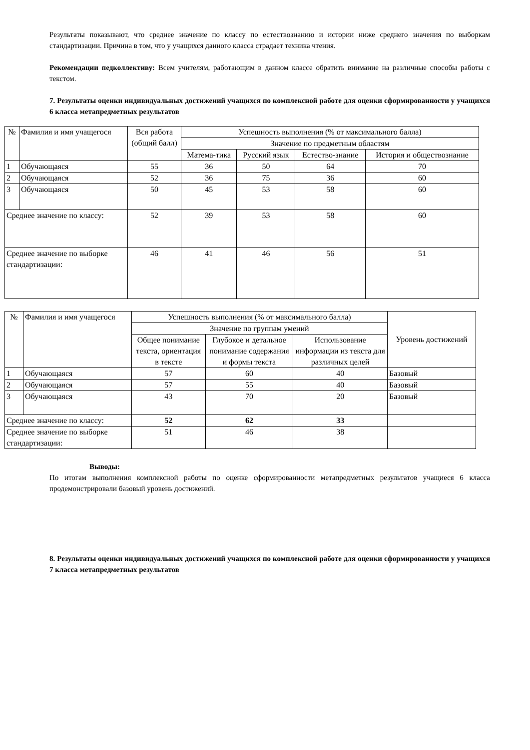Результаты показывают, что среднее значение по классу по естествознанию и истории ниже среднего значения по выборкам стандартизации. Причина в том, что у учащихся данного класса страдает техника чтения.
Рекомендации педколлективу: Всем учителям, работающим в данном классе обратить внимание на различные способы работы с текстом.
7. Результаты оценки индивидуальных достижений учащихся по комплексной работе для оценки сформированности у учащихся 6 класса метапредметных результатов
| № | Фамилия и имя учащегося | Вся работа (общий балл) | Успешность выполнения (% от максимального балла) | | | |
| --- | --- | --- | --- | --- | --- | --- |
| | | | Значение по предметным областям | | | |
| | | | Матема-тика | Русский язык | Естество-знание | История и обществознание |
| 1 | Обучающаяся | 55 | 36 | 50 | 64 | 70 |
| 2 | Обучающаяся | 52 | 36 | 75 | 36 | 60 |
| 3 | Обучающаяся | 50 | 45 | 53 | 58 | 60 |
| Среднее значение по классу: | | 52 | 39 | 53 | 58 | 60 |
| Среднее значение по выборке стандартизации: | | 46 | 41 | 46 | 56 | 51 |
| № | Фамилия и имя учащегося | Успешность выполнения (% от максимального балла) | | | Уровень достижений |
| --- | --- | --- | --- | --- | --- |
| | | Значение по группам умений | | | |
| | | Общее понимание текста, ориентация в тексте | Глубокое и детальное понимание содержания и формы текста | Использование информации из текста для различных целей | |
| 1 | Обучающаяся | 57 | 60 | 40 | Базовый |
| 2 | Обучающаяся | 57 | 55 | 40 | Базовый |
| 3 | Обучающаяся | 43 | 70 | 20 | Базовый |
| Среднее значение по классу: | | 52 | 62 | 33 | |
| Среднее значение по выборке стандартизации: | | 51 | 46 | 38 | |
Выводы:
По итогам выполнения комплексной работы по оценке сформированности метапредметных результатов учащиеся 6 класса продемонстрировали базовый уровень достижений.
8. Результаты оценки индивидуальных достижений учащихся по комплексной работе для оценки сформированности у учащихся 7 класса метапредметных результатов